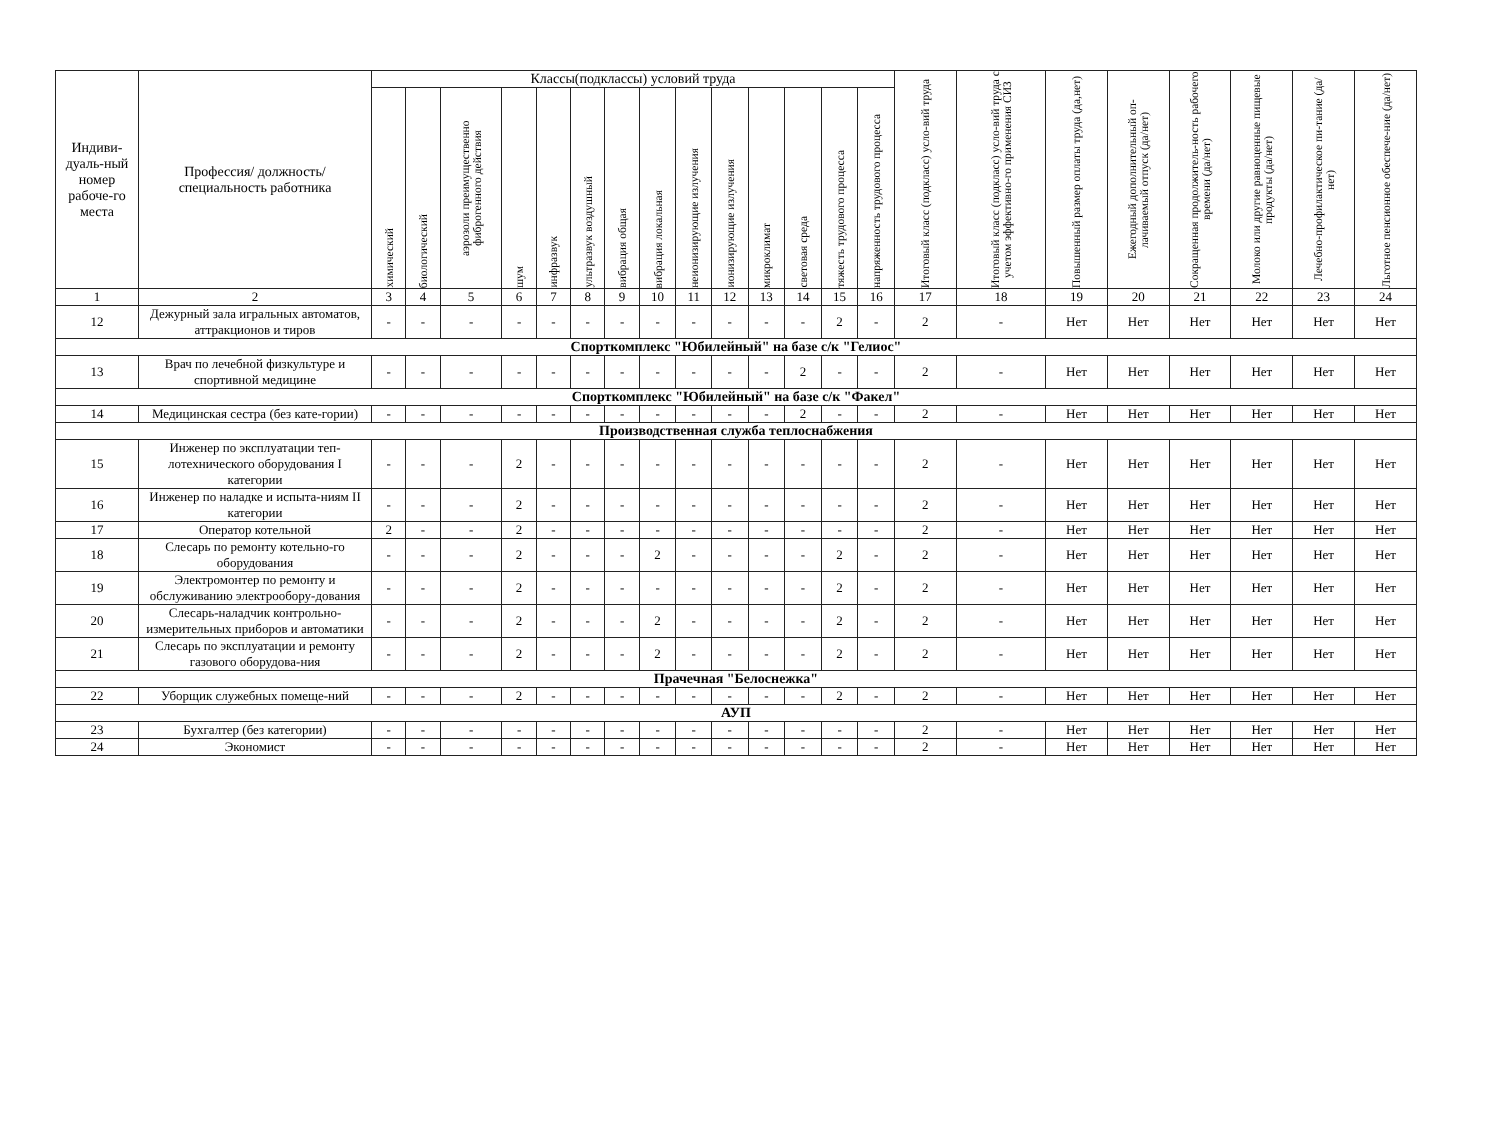| Индиви-дуаль-ный номер рабоче-го места | Профессия/ должность/ специальность работника | Классы(подклассы) условий труда | | | | | | | | | | | | | | Итоговый класс (подкласс) усло-вий труда | Итоговый класс (подкласс) усло-вий труда с учетом эффективно-го применения СИЗ | Повышенный размер оплаты труда (да,нет) | Ежегодный дополнительный оп-лачиваемый отпуск (да/нет) | Сокращенная продолжитель-ность рабочего времени (да/нет) | Молоко или другие равноценные пищевые продукты (да/нет) | Лечебно-профилактическое пи-тание (да/нет) | Льготное пенсионное обеспече-ние (да/нет) |
| --- | --- | --- | --- | --- | --- | --- | --- | --- | --- | --- | --- | --- | --- | --- | --- | --- | --- | --- | --- | --- | --- | --- | --- |
| | | химический | биологический | аэрозоли преимущественно фиброгенного действия | шум | инфразвук | ультразвук воздушный | вибрация общая | вибрация локальная | неионизирующие излучения | ионизирующие излучения | микроклимат | световая среда | тяжесть трудового процесса | напряженность трудового процесса | | | | | | | | |
| 1 | 2 | 3 | 4 | 5 | 6 | 7 | 8 | 9 | 10 | 11 | 12 | 13 | 14 | 15 | 16 | 17 | 18 | 19 | 20 | 21 | 22 | 23 | 24 |
| 12 | Дежурный зала игральных автоматов, аттракционов и тиров | - | - | - | - | - | - | - | - | - | - | - | - | 2 | - | 2 | - | Нет | Нет | Нет | Нет | Нет | Нет |
| Спорткомплекс "Юбилейный" на базе с/к "Гелиос" | | | | | | | | | | | | | | | | | | | | | | | |
| 13 | Врач по лечебной физкультуре и спортивной медицине | - | - | - | - | - | - | - | - | - | - | - | 2 | - | - | 2 | - | Нет | Нет | Нет | Нет | Нет | Нет |
| Спорткомплекс "Юбилейный" на базе с/к "Факел" | | | | | | | | | | | | | | | | | | | | | | | |
| 14 | Медицинская сестра (без кате-гории) | - | - | - | - | - | - | - | - | - | - | - | 2 | - | - | 2 | - | Нет | Нет | Нет | Нет | Нет | Нет |
| Производственная служба теплоснабжения | | | | | | | | | | | | | | | | | | | | | | | |
| 15 | Инженер по эксплуатации теп-лотехнического оборудования I категории | - | - | - | 2 | - | - | - | - | - | - | - | - | - | - | 2 | - | Нет | Нет | Нет | Нет | Нет | Нет |
| 16 | Инженер по наладке и испыта-ниям II категории | - | - | - | 2 | - | - | - | - | - | - | - | - | - | - | 2 | - | Нет | Нет | Нет | Нет | Нет | Нет |
| 17 | Оператор котельной | 2 | - | - | 2 | - | - | - | - | - | - | - | - | - | - | 2 | - | Нет | Нет | Нет | Нет | Нет | Нет |
| 18 | Слесарь по ремонту котельно-го оборудования | - | - | - | 2 | - | - | - | 2 | - | - | - | - | 2 | - | 2 | - | Нет | Нет | Нет | Нет | Нет | Нет |
| 19 | Электромонтер по ремонту и обслуживанию электрообору-дования | - | - | - | 2 | - | - | - | - | - | - | - | - | 2 | - | 2 | - | Нет | Нет | Нет | Нет | Нет | Нет |
| 20 | Слесарь-наладчик контрольно-измерительных приборов и автоматики | - | - | - | 2 | - | - | - | 2 | - | - | - | - | 2 | - | 2 | - | Нет | Нет | Нет | Нет | Нет | Нет |
| 21 | Слесарь по эксплуатации и ремонту газового оборудова-ния | - | - | - | 2 | - | - | - | 2 | - | - | - | - | 2 | - | 2 | - | Нет | Нет | Нет | Нет | Нет | Нет |
| Прачечная "Белоснежка" | | | | | | | | | | | | | | | | | | | | | | | |
| 22 | Уборщик служебных помеще-ний | - | - | - | 2 | - | - | - | - | - | - | - | - | 2 | - | 2 | - | Нет | Нет | Нет | Нет | Нет | Нет |
| АУП | | | | | | | | | | | | | | | | | | | | | | | |
| 23 | Бухгалтер (без категории) | - | - | - | - | - | - | - | - | - | - | - | - | - | - | 2 | - | Нет | Нет | Нет | Нет | Нет | Нет |
| 24 | Экономист | - | - | - | - | - | - | - | - | - | - | - | - | - | - | 2 | - | Нет | Нет | Нет | Нет | Нет | Нет |